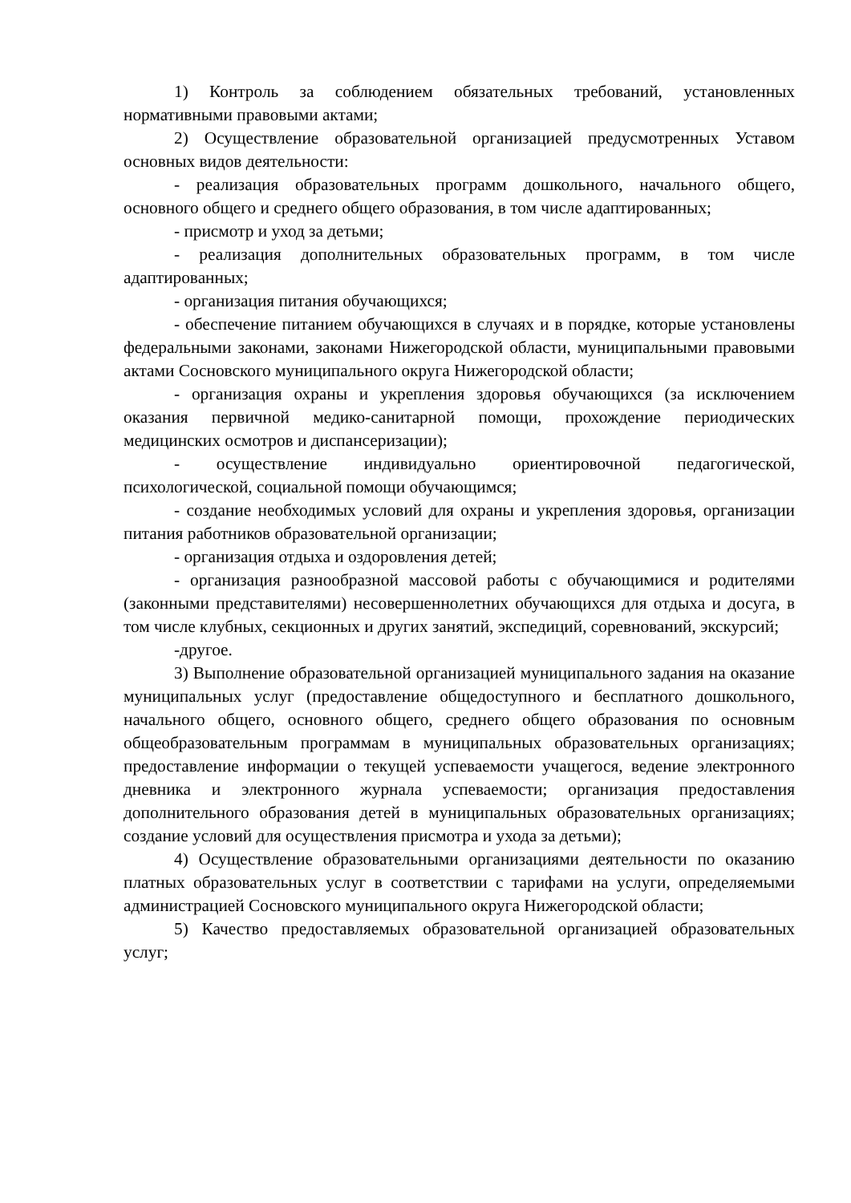1) Контроль за соблюдением обязательных требований, установленных нормативными правовыми актами;
2) Осуществление образовательной организацией предусмотренных Уставом основных видов деятельности:
- реализация образовательных программ дошкольного, начального общего, основного общего и среднего общего образования, в том числе адаптированных;
- присмотр и уход за детьми;
- реализация дополнительных образовательных программ, в том числе адаптированных;
- организация питания обучающихся;
- обеспечение питанием обучающихся в случаях и в порядке, которые установлены федеральными законами, законами Нижегородской области, муниципальными правовыми актами Сосновского муниципального округа Нижегородской области;
- организация охраны и укрепления здоровья обучающихся (за исключением оказания первичной медико-санитарной помощи, прохождение периодических медицинских осмотров и диспансеризации);
- осуществление индивидуально ориентировочной педагогической, психологической, социальной помощи обучающимся;
- создание необходимых условий для охраны и укрепления здоровья, организации питания работников образовательной организации;
- организация отдыха и оздоровления детей;
- организация разнообразной массовой работы с обучающимися и родителями (законными представителями) несовершеннолетних обучающихся для отдыха и досуга, в том числе клубных, секционных и других занятий, экспедиций, соревнований, экскурсий;
-другое.
3) Выполнение образовательной организацией муниципального задания на оказание муниципальных услуг (предоставление общедоступного и бесплатного дошкольного, начального общего, основного общего, среднего общего образования по основным общеобразовательным программам в муниципальных образовательных организациях; предоставление информации о текущей успеваемости учащегося, ведение электронного дневника и электронного журнала успеваемости; организация предоставления дополнительного образования детей в муниципальных образовательных организациях; создание условий для осуществления присмотра и ухода за детьми);
4) Осуществление образовательными организациями деятельности по оказанию платных образовательных услуг в соответствии с тарифами на услуги, определяемыми администрацией Сосновского муниципального округа Нижегородской области;
5) Качество предоставляемых образовательной организацией образовательных услуг;